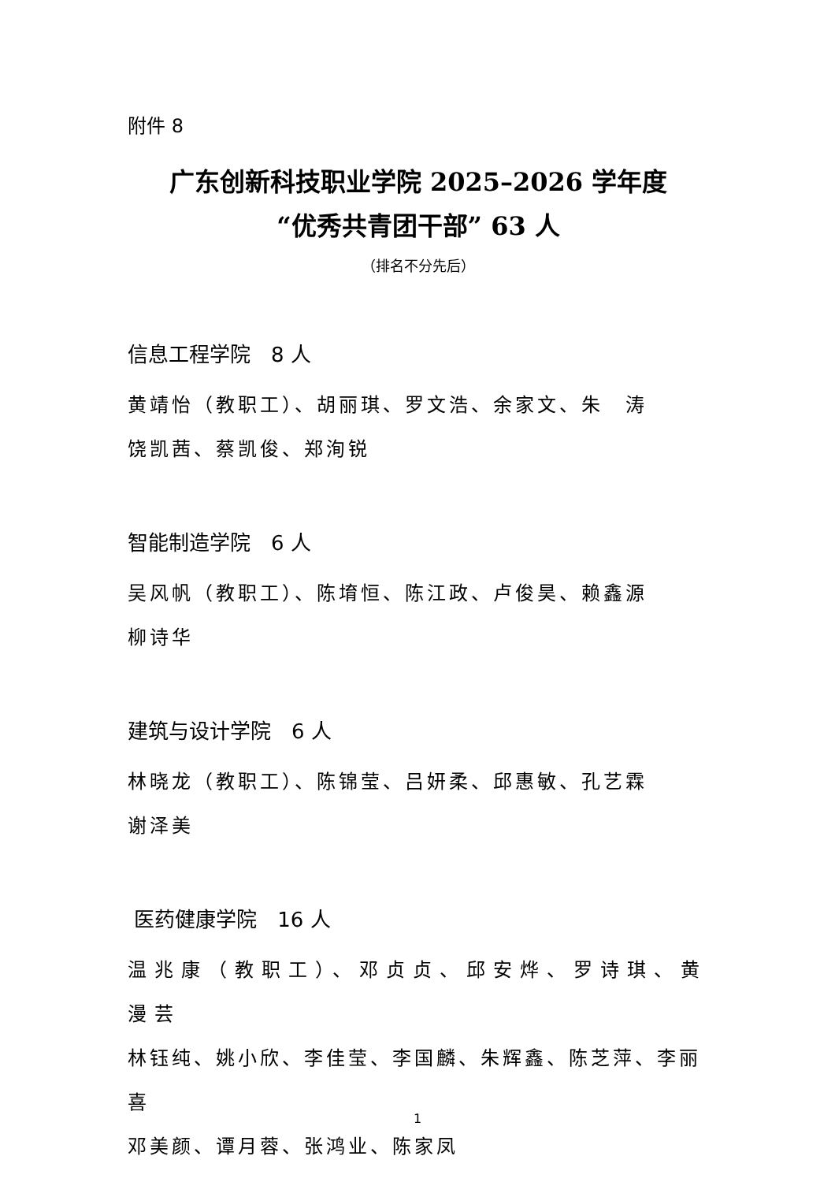附件 8
广东创新科技职业学院 2025–2026 学年度
“优秀共青团干部” 63 人
（排名不分先后）
信息工程学院　8 人
黄靖怡（教职工）、胡丽琪、罗文浩、余家文、朱　涛
饶凯茜、蔡凯俊、郑洵锐
智能制造学院　6 人
吴风帆（教职工）、陈堉恒、陈江政、卢俊昊、赖鑫源
柳诗华
建筑与设计学院　6 人
林晓龙（教职工）、陈锦莹、吕妍柔、邱惠敏、孔艺霖
谢泽美
医药健康学院　16 人
温兆康（教职工）、邓贞贞、邱安烨、罗诗琪、黄漫芸
林钰纯、姚小欣、李佳莹、李国麟、朱辉鑫、陈芝萍、李丽喜
邓美颜、谭月蓉、张鸿业、陈家凤
1